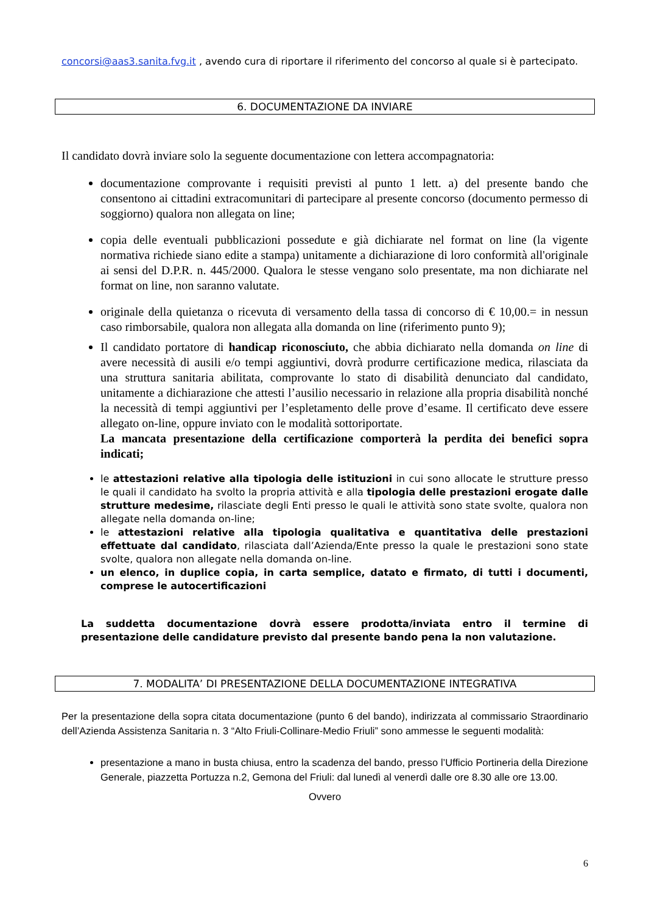concorsi@aas3.sanita.fvg.it , avendo cura di riportare il riferimento del concorso al quale si è partecipato.
6. DOCUMENTAZIONE DA INVIARE
Il candidato dovrà inviare solo la seguente documentazione con lettera accompagnatoria:
documentazione comprovante i requisiti previsti al punto 1 lett. a) del presente bando che consentono ai cittadini extracomunitari di partecipare al presente concorso (documento permesso di soggiorno) qualora non allegata on line;
copia delle eventuali pubblicazioni possedute e già dichiarate nel format on line (la vigente normativa richiede siano edite a stampa) unitamente a dichiarazione di loro conformità all'originale ai sensi del D.P.R. n. 445/2000. Qualora le stesse vengano solo presentate, ma non dichiarate nel format on line, non saranno valutate.
originale della quietanza o ricevuta di versamento della tassa di concorso di € 10,00.= in nessun caso rimborsabile, qualora non allegata alla domanda on line (riferimento punto 9);
Il candidato portatore di handicap riconosciuto, che abbia dichiarato nella domanda on line di avere necessità di ausili e/o tempi aggiuntivi, dovrà produrre certificazione medica, rilasciata da una struttura sanitaria abilitata, comprovante lo stato di disabilità denunciato dal candidato, unitamente a dichiarazione che attesti l’ausilio necessario in relazione alla propria disabilità nonché la necessità di tempi aggiuntivi per l’espletamento delle prove d’esame. Il certificato deve essere allegato on-line, oppure inviato con le modalità sottoriportate.
La mancata presentazione della certificazione comporterà la perdita dei benefici sopra indicati;
le attestazioni relative alla tipologia delle istituzioni in cui sono allocate le strutture presso le quali il candidato ha svolto la propria attività e alla tipologia delle prestazioni erogate dalle strutture medesime, rilasciate degli Enti presso le quali le attività sono state svolte, qualora non allegate nella domanda on-line;
le attestazioni relative alla tipologia qualitativa e quantitativa delle prestazioni effettuate dal candidato, rilasciata dall’Azienda/Ente presso la quale le prestazioni sono state svolte, qualora non allegate nella domanda on-line.
un elenco, in duplice copia, in carta semplice, datato e firmato, di tutti i documenti, comprese le autocertificazioni
La suddetta documentazione dovrà essere prodotta/inviata entro il termine di presentazione delle candidature previsto dal presente bando pena la non valutazione.
7. MODALITA’ DI PRESENTAZIONE DELLA DOCUMENTAZIONE INTEGRATIVA
Per la presentazione della sopra citata documentazione (punto 6 del bando), indirizzata al commissario Straordinario dell’Azienda Assistenza Sanitaria n. 3 “Alto Friuli-Collinare-Medio Friuli” sono ammesse le seguenti modalità:
presentazione a mano in busta chiusa, entro la scadenza del bando, presso l’Ufficio Portineria della Direzione Generale, piazzetta Portuzza n.2, Gemona del Friuli: dal lunedì al venerdì dalle ore 8.30 alle ore 13.00.
Ovvero
6